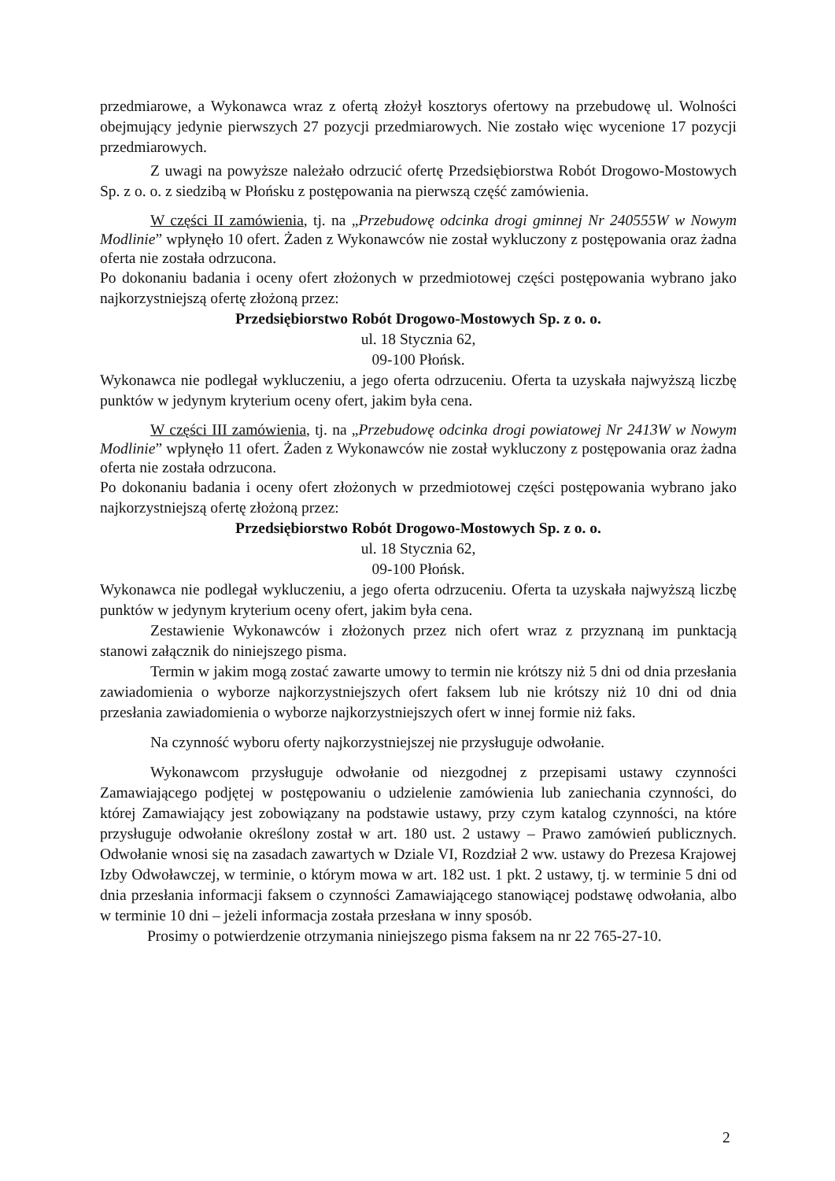przedmiarowe, a Wykonawca wraz z ofertą złożył kosztorys ofertowy na przebudowę ul. Wolności obejmujący jedynie pierwszych 27 pozycji przedmiarowych. Nie zostało więc wycenione 17 pozycji przedmiarowych.
Z uwagi na powyższe należało odrzucić ofertę Przedsiębiorstwa Robót Drogowo-Mostowych Sp. z o. o. z siedzibą w Płońsku z postępowania na pierwszą część zamówienia.
W części II zamówienia, tj. na „Przebudowę odcinka drogi gminnej Nr 240555W w Nowym Modlinie” wpłynęło 10 ofert. Żaden z Wykonawców nie został wykluczony z postępowania oraz żadna oferta nie została odrzucona.
Po dokonaniu badania i oceny ofert złożonych w przedmiotowej części postępowania wybrano jako najkorzystniejszą ofertę złożoną przez:
Przedsiębiorstwo Robót Drogowo-Mostowych Sp. z o. o.
ul. 18 Stycznia 62,
09-100 Płońsk.
Wykonawca nie podlegał wykluczeniu, a jego oferta odrzuceniu. Oferta ta uzyskała najwyższą liczbę punktów w jedynym kryterium oceny ofert, jakim była cena.
W części III zamówienia, tj. na „Przebudowę odcinka drogi powiatowej Nr 2413W w Nowym Modlinie” wpłynęło 11 ofert. Żaden z Wykonawców nie został wykluczony z postępowania oraz żadna oferta nie została odrzucona.
Po dokonaniu badania i oceny ofert złożonych w przedmiotowej części postępowania wybrano jako najkorzystniejszą ofertę złożoną przez:
Przedsiębiorstwo Robót Drogowo-Mostowych Sp. z o. o.
ul. 18 Stycznia 62,
09-100 Płońsk.
Wykonawca nie podlegał wykluczeniu, a jego oferta odrzuceniu. Oferta ta uzyskała najwyższą liczbę punktów w jedynym kryterium oceny ofert, jakim była cena.
Zestawienie Wykonawców i złożonych przez nich ofert wraz z przyznaną im punktacją stanowi załącznik do niniejszego pisma.
Termin w jakim mogą zostać zawarte umowy to termin nie krótszy niż 5 dni od dnia przesłania zawiadomienia o wyborze najkorzystniejszych ofert faksem lub nie krótszy niż 10 dni od dnia przesłania zawiadomienia o wyborze najkorzystniejszych ofert w innej formie niż faks.
Na czynność wyboru oferty najkorzystniejszej nie przysługuje odwołanie.
Wykonawcom przysługuje odwołanie od niezgodnej z przepisami ustawy czynności Zamawiającego podjętej w postępowaniu o udzielenie zamówienia lub zaniechania czynności, do której Zamawiający jest zobowiązany na podstawie ustawy, przy czym katalog czynności, na które przysługuje odwołanie określony został w art. 180 ust. 2 ustawy – Prawo zamówień publicznych. Odwołanie wnosi się na zasadach zawartych w Dziale VI, Rozdział 2 ww. ustawy do Prezesa Krajowej Izby Odwoławczej, w terminie, o którym mowa w art. 182 ust. 1 pkt. 2 ustawy, tj. w terminie 5 dni od dnia przesłania informacji faksem o czynności Zamawiającego stanowiącej podstawę odwołania, albo w terminie 10 dni – jeżeli informacja została przesłana w inny sposób.
Prosimy o potwierdzenie otrzymania niniejszego pisma faksem na nr 22 765-27-10.
2